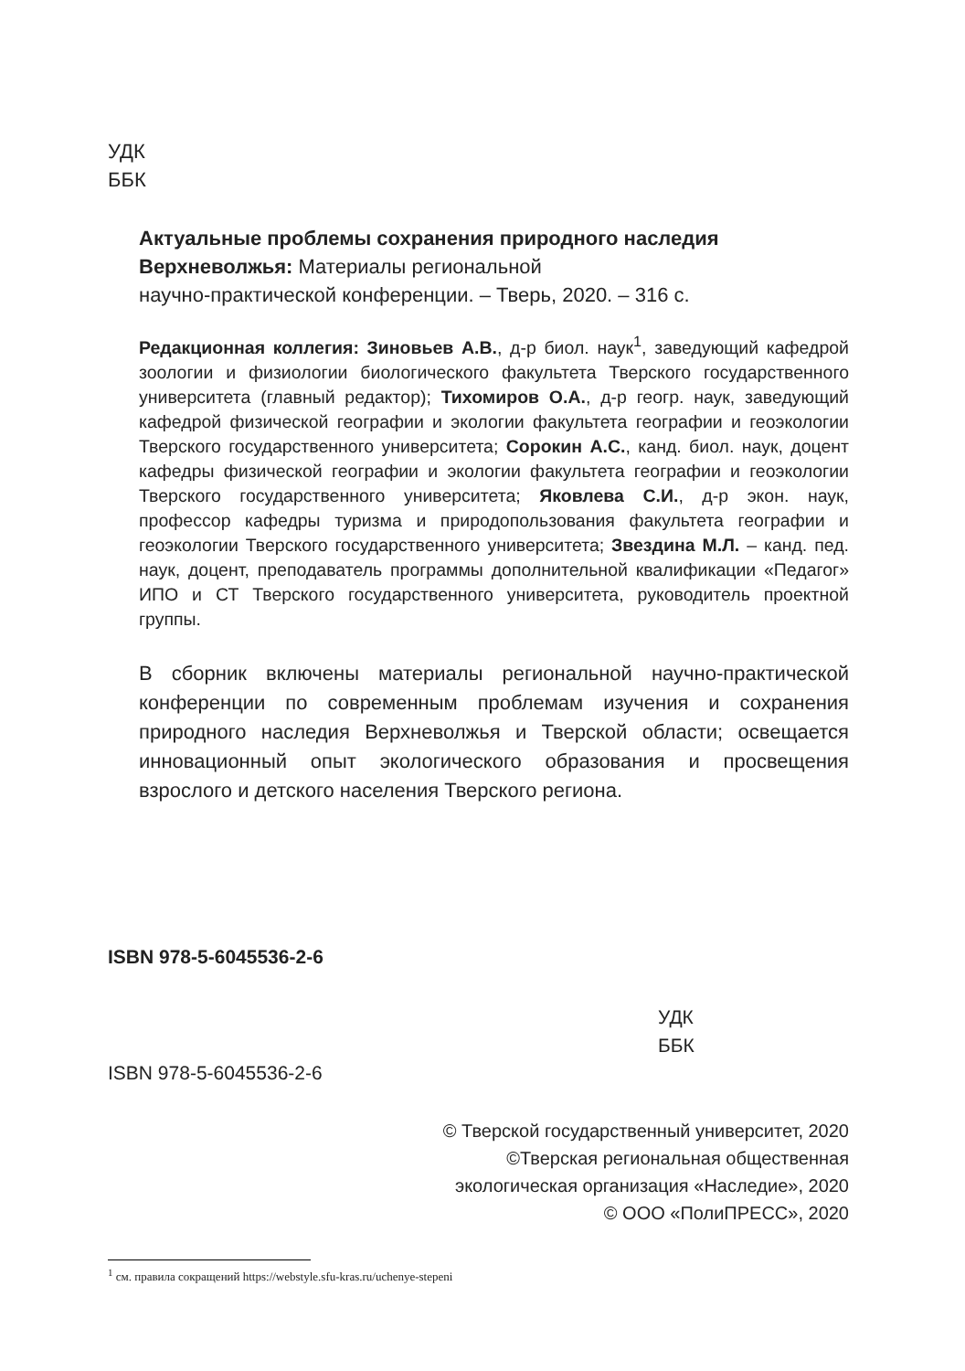УДК
ББК
Актуальные проблемы сохранения природного наследия Верхневолжья: Материалы региональной
научно-практической конференции. – Тверь, 2020. – 316 с.
Редакционная коллегия: Зиновьев А.В., д-р биол. наук<sup>1</sup>, заведующий кафедрой зоологии и физиологии биологического факультета Тверского государственного университета (главный редактор); Тихомиров О.А., д-р геогр. наук, заведующий кафедрой физической географии и экологии факультета географии и геоэкологии Тверского государственного университета; Сорокин А.С., канд. биол. наук, доцент кафедры физической географии и экологии факультета географии и геоэкологии Тверского государственного университета; Яковлева С.И., д-р экон. наук, профессор кафедры туризма и природопользования факультета географии и геоэкологии Тверского государственного университета; Звездина М.Л. – канд. пед. наук, доцент, преподаватель программы дополнительной квалификации «Педагог» ИПО и СТ Тверского государственного университета, руководитель проектной группы.
В сборник включены материалы региональной научно-практической конференции по современным проблемам изучения и сохранения природного наследия Верхневолжья и Тверской области; освещается инновационный опыт экологического образования и просвещения взрослого и детского населения Тверского региона.
ISBN 978-5-6045536-2-6
УДК
ББК
ISBN 978-5-6045536-2-6
© Тверской государственный университет, 2020
©Тверская региональная общественная
экологическая организация «Наследие», 2020
© ООО «ПолиПРЕСС», 2020
<sup>1</sup> см. правила сокращений https://webstyle.sfu-kras.ru/uchenye-stepeni